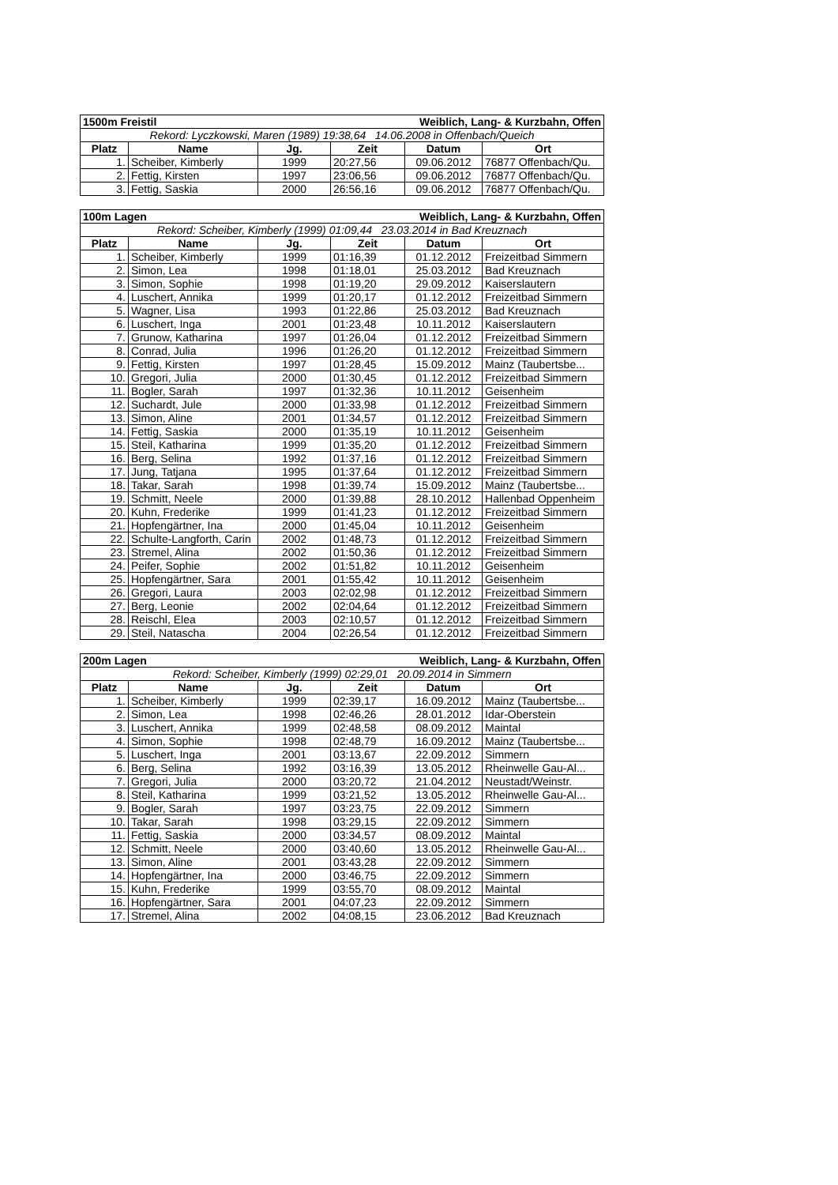| 1500m Freistil | | | Weiblich, Lang- & Kurzbahn, Offen | | |
| Rekord: Lyczkowski, Maren (1989) 19:38,64 14.06.2008 in Offenbach/Queich | | | | | |
| Platz | Name | Jg. | Zeit | Datum | Ort |
| 1. | Scheiber, Kimberly | 1999 | 20:27,56 | 09.06.2012 | 76877 Offenbach/Qu. |
| 2. | Fettig, Kirsten | 1997 | 23:06,56 | 09.06.2012 | 76877 Offenbach/Qu. |
| 3. | Fettig, Saskia | 2000 | 26:56,16 | 09.06.2012 | 76877 Offenbach/Qu. |
| 100m Lagen | | | Weiblich, Lang- & Kurzbahn, Offen | | |
| Rekord: Scheiber, Kimberly (1999) 01:09,44 23.03.2014 in Bad Kreuznach | | | | | |
| Platz | Name | Jg. | Zeit | Datum | Ort |
| 1. | Scheiber, Kimberly | 1999 | 01:16,39 | 01.12.2012 | Freizeitbad Simmern |
| 2. | Simon, Lea | 1998 | 01:18,01 | 25.03.2012 | Bad Kreuznach |
| 3. | Simon, Sophie | 1998 | 01:19,20 | 29.09.2012 | Kaiserslautern |
| 4. | Luschert, Annika | 1999 | 01:20,17 | 01.12.2012 | Freizeitbad Simmern |
| 5. | Wagner, Lisa | 1993 | 01:22,86 | 25.03.2012 | Bad Kreuznach |
| 6. | Luschert, Inga | 2001 | 01:23,48 | 10.11.2012 | Kaiserslautern |
| 7. | Grunow, Katharina | 1997 | 01:26,04 | 01.12.2012 | Freizeitbad Simmern |
| 8. | Conrad, Julia | 1996 | 01:26,20 | 01.12.2012 | Freizeitbad Simmern |
| 9. | Fettig, Kirsten | 1997 | 01:28,45 | 15.09.2012 | Mainz (Taubertsbe... |
| 10. | Gregori, Julia | 2000 | 01:30,45 | 01.12.2012 | Freizeitbad Simmern |
| 11. | Bogler, Sarah | 1997 | 01:32,36 | 10.11.2012 | Geisenheim |
| 12. | Suchardt, Jule | 2000 | 01:33,98 | 01.12.2012 | Freizeitbad Simmern |
| 13. | Simon, Aline | 2001 | 01:34,57 | 01.12.2012 | Freizeitbad Simmern |
| 14. | Fettig, Saskia | 2000 | 01:35,19 | 10.11.2012 | Geisenheim |
| 15. | Steil, Katharina | 1999 | 01:35,20 | 01.12.2012 | Freizeitbad Simmern |
| 16. | Berg, Selina | 1992 | 01:37,16 | 01.12.2012 | Freizeitbad Simmern |
| 17. | Jung, Tatjana | 1995 | 01:37,64 | 01.12.2012 | Freizeitbad Simmern |
| 18. | Takar, Sarah | 1998 | 01:39,74 | 15.09.2012 | Mainz (Taubertsbe... |
| 19. | Schmitt, Neele | 2000 | 01:39,88 | 28.10.2012 | Hallenbad Oppenheim |
| 20. | Kuhn, Frederike | 1999 | 01:41,23 | 01.12.2012 | Freizeitbad Simmern |
| 21. | Hopfengärtner, Ina | 2000 | 01:45,04 | 10.11.2012 | Geisenheim |
| 22. | Schulte-Langforth, Carin | 2002 | 01:48,73 | 01.12.2012 | Freizeitbad Simmern |
| 23. | Stremel, Alina | 2002 | 01:50,36 | 01.12.2012 | Freizeitbad Simmern |
| 24. | Peifer, Sophie | 2002 | 01:51,82 | 10.11.2012 | Geisenheim |
| 25. | Hopfengärtner, Sara | 2001 | 01:55,42 | 10.11.2012 | Geisenheim |
| 26. | Gregori, Laura | 2003 | 02:02,98 | 01.12.2012 | Freizeitbad Simmern |
| 27. | Berg, Leonie | 2002 | 02:04,64 | 01.12.2012 | Freizeitbad Simmern |
| 28. | Reischl, Elea | 2003 | 02:10,57 | 01.12.2012 | Freizeitbad Simmern |
| 29. | Steil, Natascha | 2004 | 02:26,54 | 01.12.2012 | Freizeitbad Simmern |
| 200m Lagen | | | Weiblich, Lang- & Kurzbahn, Offen | | |
| Rekord: Scheiber, Kimberly (1999) 02:29,01 20.09.2014 in Simmern | | | | | |
| Platz | Name | Jg. | Zeit | Datum | Ort |
| 1. | Scheiber, Kimberly | 1999 | 02:39,17 | 16.09.2012 | Mainz (Taubertsbe... |
| 2. | Simon, Lea | 1998 | 02:46,26 | 28.01.2012 | Idar-Oberstein |
| 3. | Luschert, Annika | 1999 | 02:48,58 | 08.09.2012 | Maintal |
| 4. | Simon, Sophie | 1998 | 02:48,79 | 16.09.2012 | Mainz (Taubertsbe... |
| 5. | Luschert, Inga | 2001 | 03:13,67 | 22.09.2012 | Simmern |
| 6. | Berg, Selina | 1992 | 03:16,39 | 13.05.2012 | Rheinwelle Gau-Al... |
| 7. | Gregori, Julia | 2000 | 03:20,72 | 21.04.2012 | Neustadt/Weinstr. |
| 8. | Steil, Katharina | 1999 | 03:21,52 | 13.05.2012 | Rheinwelle Gau-Al... |
| 9. | Bogler, Sarah | 1997 | 03:23,75 | 22.09.2012 | Simmern |
| 10. | Takar, Sarah | 1998 | 03:29,15 | 22.09.2012 | Simmern |
| 11. | Fettig, Saskia | 2000 | 03:34,57 | 08.09.2012 | Maintal |
| 12. | Schmitt, Neele | 2000 | 03:40,60 | 13.05.2012 | Rheinwelle Gau-Al... |
| 13. | Simon, Aline | 2001 | 03:43,28 | 22.09.2012 | Simmern |
| 14. | Hopfengärtner, Ina | 2000 | 03:46,75 | 22.09.2012 | Simmern |
| 15. | Kuhn, Frederike | 1999 | 03:55,70 | 08.09.2012 | Maintal |
| 16. | Hopfengärtner, Sara | 2001 | 04:07,23 | 22.09.2012 | Simmern |
| 17. | Stremel, Alina | 2002 | 04:08,15 | 23.06.2012 | Bad Kreuznach |